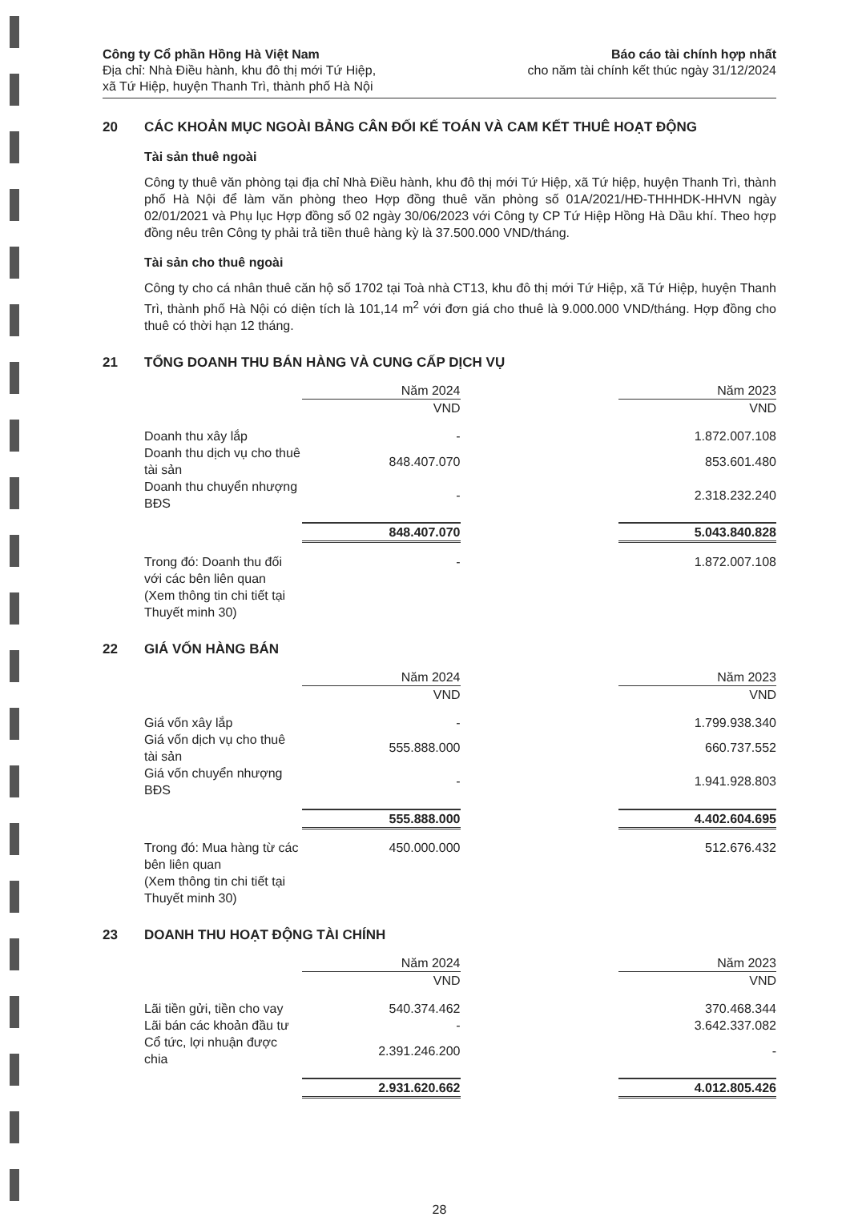Công ty Cổ phần Hồng Hà Việt Nam
Địa chỉ: Nhà Điều hành, khu đô thị mới Tứ Hiệp,
xã Tứ Hiệp, huyện Thanh Trì, thành phố Hà Nội
Báo cáo tài chính hợp nhất
cho năm tài chính kết thúc ngày 31/12/2024
20 CÁC KHOẢN MỤC NGOÀI BẢNG CÂN ĐỐI KẾ TOÁN VÀ CAM KẾT THUÊ HOẠT ĐỘNG
Tài sản thuê ngoài
Công ty thuê văn phòng tại địa chỉ Nhà Điều hành, khu đô thị mới Tứ Hiệp, xã Tứ hiệp, huyện Thanh Trì, thành phố Hà Nội để làm văn phòng theo Hợp đồng thuê văn phòng số 01A/2021/HĐ-THHHDK-HHVN ngày 02/01/2021 và Phụ lục Hợp đồng số 02 ngày 30/06/2023 với Công ty CP Tứ Hiệp Hồng Hà Dầu khí. Theo hợp đồng nêu trên Công ty phải trả tiền thuê hàng kỳ là 37.500.000 VND/tháng.
Tài sản cho thuê ngoài
Công ty cho cá nhân thuê căn hộ số 1702 tại Toà nhà CT13, khu đô thị mới Tứ Hiệp, xã Tứ Hiệp, huyện Thanh Trì, thành phố Hà Nội có diện tích là 101,14 m<sup>2</sup> với đơn giá cho thuê là 9.000.000 VND/tháng. Hợp đồng cho thuê có thời hạn 12 tháng.
21 TỔNG DOANH THU BÁN HÀNG VÀ CUNG CẤP DỊCH VỤ
| | Năm 2024 | | Năm 2023 |
| --- | --- | --- | --- |
| | VND | | VND |
| Doanh thu xây lắp | - | | 1.872.007.108 |
| Doanh thu dịch vụ cho thuê tài sản | 848.407.070 | | 853.601.480 |
| Doanh thu chuyển nhượng BĐS | - | | 2.318.232.240 |
| | 848.407.070 | | 5.043.840.828 |
| Trong đó: Doanh thu đối với các bên liên quan (Xem thông tin chi tiết tại Thuyết minh 30) | - | | 1.872.007.108 |
22 GIÁ VỐN HÀNG BÁN
| | Năm 2024 | | Năm 2023 |
| --- | --- | --- | --- |
| | VND | | VND |
| Giá vốn xây lắp | - | | 1.799.938.340 |
| Giá vốn dịch vụ cho thuê tài sản | 555.888.000 | | 660.737.552 |
| Giá vốn chuyển nhượng BĐS | - | | 1.941.928.803 |
| | 555.888.000 | | 4.402.604.695 |
| Trong đó: Mua hàng từ các bên liên quan (Xem thông tin chi tiết tại Thuyết minh 30) | 450.000.000 | | 512.676.432 |
23 DOANH THU HOẠT ĐỘNG TÀI CHÍNH
| | Năm 2024 | | Năm 2023 |
| --- | --- | --- | --- |
| | VND | | VND |
| Lãi tiền gửi, tiền cho vay | 540.374.462 | | 370.468.344 |
| Lãi bán các khoản đầu tư | - | | 3.642.337.082 |
| Cổ tức, lợi nhuận được chia | 2.391.246.200 | | - |
| | 2.931.620.662 | | 4.012.805.426 |
28